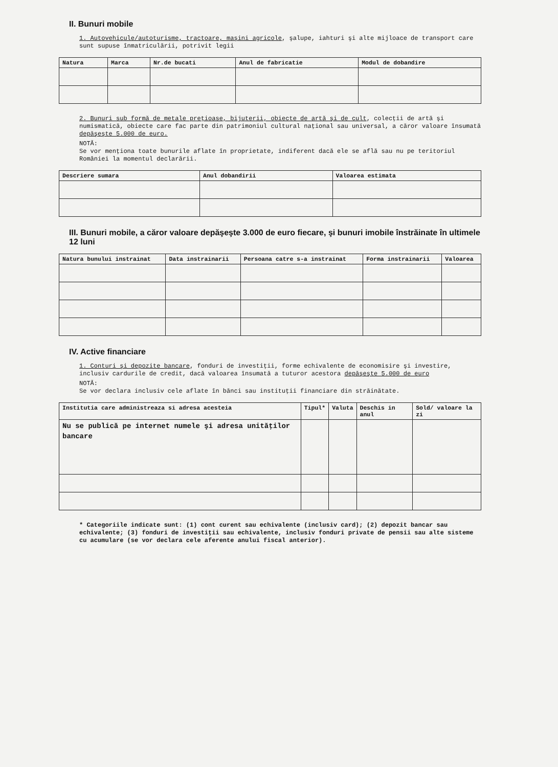II. Bunuri mobile
1. Autovehicule/autoturisme, tractoare, maşini agricole, şalupe, iahturi şi alte mijloace de transport care sunt supuse înmatriculării, potrivit legii
| Natura | Marca | Nr.de bucati | Anul de fabricatie | Modul de dobandire |
| --- | --- | --- | --- | --- |
2. Bunuri sub formă de metale preţioase, bijuterii, obiecte de artă şi de cult, colecţii de artă şi numismatică, obiecte care fac parte din patrimoniul cultural naţional sau universal, a căror valoare însumată depăşeşte 5.000 de euro.
NOTĂ:
Se vor menţiona toate bunurile aflate în proprietate, indiferent dacă ele se află sau nu pe teritoriul României la momentul declarării.
| Descriere sumara | Anul dobandirii | Valoarea estimata |
| --- | --- | --- |
III. Bunuri mobile, a căror valoare depăşeşte 3.000 de euro fiecare, şi bunuri imobile înstrăinate în ultimele 12 luni
| Natura bunului instrainat | Data instrainarii | Persoana catre s-a instrainat | Forma instrainarii | Valoarea |
| --- | --- | --- | --- | --- |
IV. Active financiare
1. Conturi şi depozite bancare, fonduri de investiţii, forme echivalente de economisire şi investire, inclusiv cardurile de credit, dacă valoarea însumată a tuturor acestora depăşeşte 5.000 de euro
NOTĂ:
Se vor declara inclusiv cele aflate în bănci sau instituţii financiare din străinătate.
| Institutia care administreaza si adresa acesteia | Tipul* | Valuta | Deschis in anul | Sold/ valoare la zi |
| --- | --- | --- | --- | --- |
| Nu se publică pe internet numele şi adresa unităţilor bancare | | | | |
* Categoriile indicate sunt: (1) cont curent sau echivalente (inclusiv card); (2) depozit bancar sau echivalente; (3) fonduri de investiţii sau echivalente, inclusiv fonduri private de pensii sau alte sisteme cu acumulare (se vor declara cele aferente anului fiscal anterior).